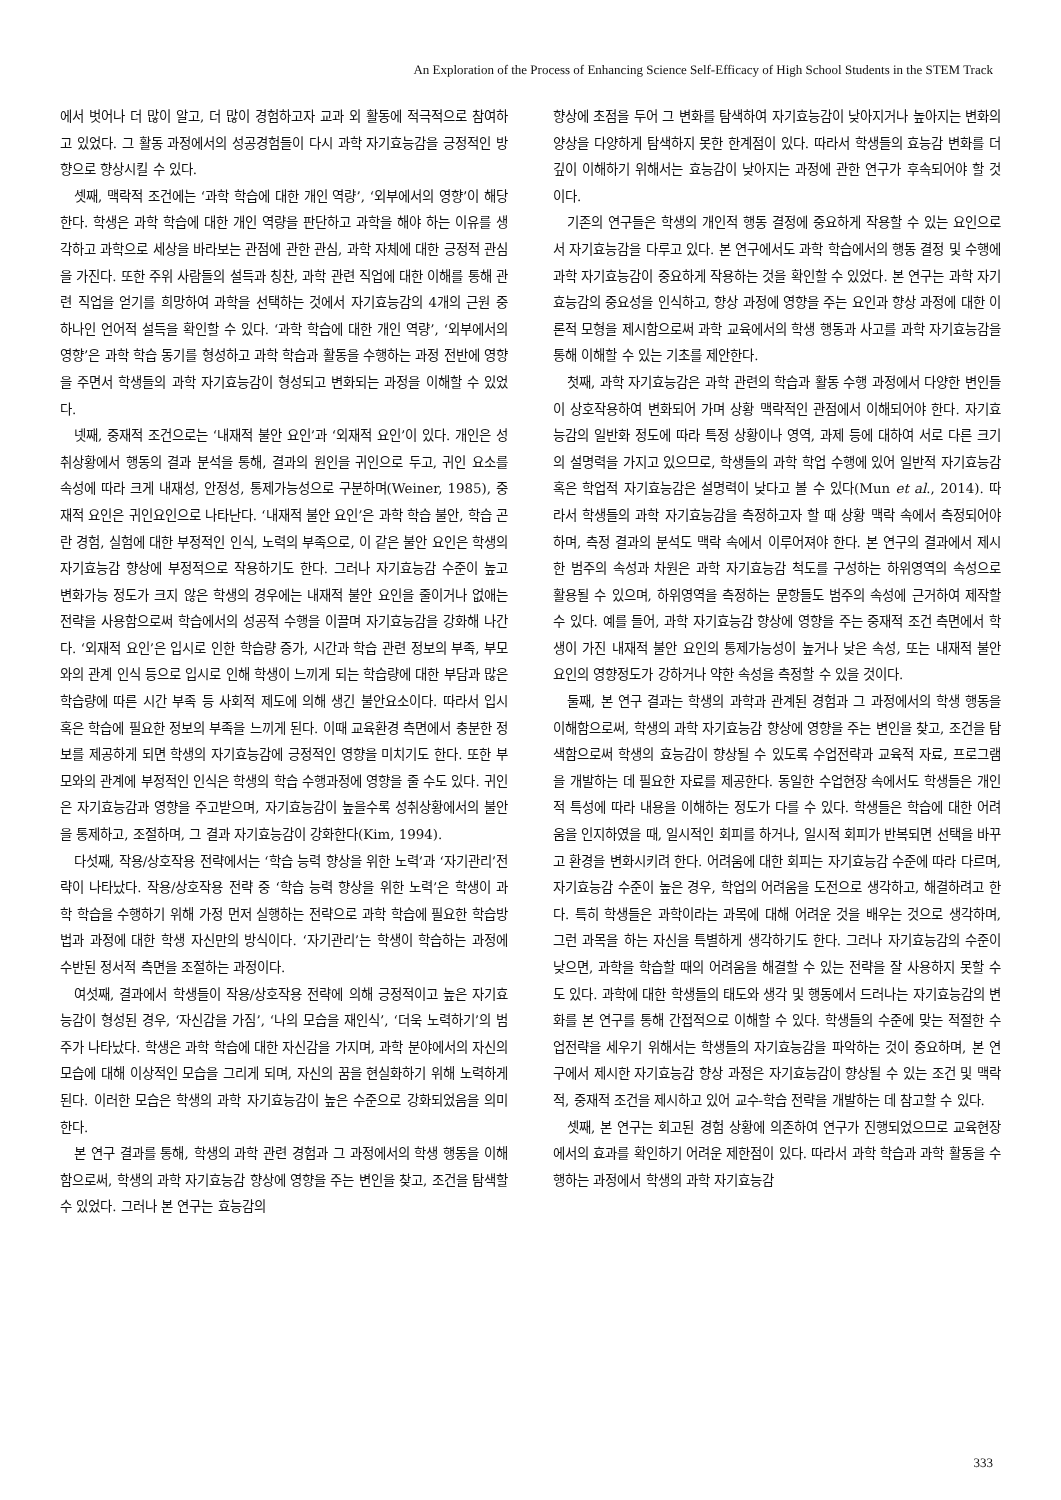An Exploration of the Process of Enhancing Science Self-Efficacy of High School Students in the STEM Track
에서 벗어나 더 많이 알고, 더 많이 경험하고자 교과 외 활동에 적극적으로 참여하고 있었다. 그 활동 과정에서의 성공경험들이 다시 과학 자기효능감을 긍정적인 방향으로 향상시킬 수 있다.
셋째, 맥락적 조건에는 ‘과학 학습에 대한 개인 역량’, ‘외부에서의 영향’이 해당한다. 학생은 과학 학습에 대한 개인 역량을 판단하고 과학을 해야 하는 이유를 생각하고 과학으로 세상을 바라보는 관점에 관한 관심, 과학 자체에 대한 긍정적 관심을 가진다. 또한 주위 사람들의 설득과 칭찬, 과학 관련 직업에 대한 이해를 통해 관련 직업을 얻기를 희망하여 과학을 선택하는 것에서 자기효능감의 4개의 근원 중 하나인 언어적 설득을 확인할 수 있다. ‘과학 학습에 대한 개인 역량’, ‘외부에서의 영향’은 과학 학습 동기를 형성하고 과학 학습과 활동을 수행하는 과정 전반에 영향을 주면서 학생들의 과학 자기효능감이 형성되고 변화되는 과정을 이해할 수 있었다.
넷째, 중재적 조건으로는 ‘내재적 불안 요인’과 ‘외재적 요인’이 있다. 개인은 성취상황에서 행동의 결과 분석을 통해, 결과의 원인을 귀인으로 두고, 귀인 요소를 속성에 따라 크게 내재성, 안정성, 통제가능성으로 구분하며(Weiner, 1985), 중재적 요인은 귀인요인으로 나타난다. ‘내재적 불안 요인’은 과학 학습 불안, 학습 곤란 경험, 실험에 대한 부정적인 인식, 노력의 부족으로, 이 같은 불안 요인은 학생의 자기효능감 향상에 부정적으로 작용하기도 한다. 그러나 자기효능감 수준이 높고 변화가능 정도가 크지 않은 학생의 경우에는 내재적 불안 요인을 줄이거나 없애는 전략을 사용함으로써 학습에서의 성공적 수행을 이끌며 자기효능감을 강화해 나간다. ‘외재적 요인’은 입시로 인한 학습량 증가, 시간과 학습 관련 정보의 부족, 부모와의 관계 인식 등으로 입시로 인해 학생이 느끼게 되는 학습량에 대한 부담과 많은 학습량에 따른 시간 부족 등 사회적 제도에 의해 생긴 불안요소이다. 따라서 입시 혹은 학습에 필요한 정보의 부족을 느끼게 된다. 이때 교육환경 측면에서 충분한 정보를 제공하게 되면 학생의 자기효능감에 긍정적인 영향을 미치기도 한다. 또한 부모와의 관계에 부정적인 인식은 학생의 학습 수행과정에 영향을 줄 수도 있다. 귀인은 자기효능감과 영향을 주고받으며, 자기효능감이 높을수록 성취상황에서의 불안을 통제하고, 조절하며, 그 결과 자기효능감이 강화한다(Kim, 1994).
다섯째, 작용/상호작용 전략에서는 ‘학습 능력 향상을 위한 노력’과 ‘자기관리’전략이 나타났다. 작용/상호작용 전략 중 ‘학습 능력 향상을 위한 노력’은 학생이 과학 학습을 수행하기 위해 가정 먼저 실행하는 전략으로 과학 학습에 필요한 학습방법과 과정에 대한 학생 자신만의 방식이다. ‘자기관리’는 학생이 학습하는 과정에 수반된 정서적 측면을 조절하는 과정이다.
여섯째, 결과에서 학생들이 작용/상호작용 전략에 의해 긍정적이고 높은 자기효능감이 형성된 경우, ‘자신감을 가짐’, ‘나의 모습을 재인식’, ‘더욱 노력하기’의 범주가 나타났다. 학생은 과학 학습에 대한 자신감을 가지며, 과학 분야에서의 자신의 모습에 대해 이상적인 모습을 그리게 되며, 자신의 꿈을 현실화하기 위해 노력하게 된다. 이러한 모습은 학생의 과학 자기효능감이 높은 수준으로 강화되었음을 의미한다.
본 연구 결과를 통해, 학생의 과학 관련 경험과 그 과정에서의 학생 행동을 이해함으로써, 학생의 과학 자기효능감 향상에 영향을 주는 변인을 찾고, 조건을 탐색할 수 있었다. 그러나 본 연구는 효능감의
향상에 초점을 두어 그 변화를 탐색하여 자기효능감이 낮아지거나 높아지는 변화의 양상을 다양하게 탐색하지 못한 한계점이 있다. 따라서 학생들의 효능감 변화를 더 깊이 이해하기 위해서는 효능감이 낮아지는 과정에 관한 연구가 후속되어야 할 것이다.
기존의 연구들은 학생의 개인적 행동 결정에 중요하게 작용할 수 있는 요인으로서 자기효능감을 다루고 있다. 본 연구에서도 과학 학습에서의 행동 결정 및 수행에 과학 자기효능감이 중요하게 작용하는 것을 확인할 수 있었다. 본 연구는 과학 자기효능감의 중요성을 인식하고, 향상 과정에 영향을 주는 요인과 향상 과정에 대한 이론적 모형을 제시함으로써 과학 교육에서의 학생 행동과 사고를 과학 자기효능감을 통해 이해할 수 있는 기초를 제안한다.
첫째, 과학 자기효능감은 과학 관련의 학습과 활동 수행 과정에서 다양한 변인들이 상호작용하여 변화되어 가며 상황 맥락적인 관점에서 이해되어야 한다. 자기효능감의 일반화 정도에 따라 특정 상황이나 영역, 과제 등에 대하여 서로 다른 크기의 설명력을 가지고 있으므로, 학생들의 과학 학업 수행에 있어 일반적 자기효능감 혹은 학업적 자기효능감은 설명력이 낮다고 볼 수 있다(Mun et al., 2014). 따라서 학생들의 과학 자기효능감을 측정하고자 할 때 상황 맥락 속에서 측정되어야 하며, 측정 결과의 분석도 맥락 속에서 이루어져야 한다. 본 연구의 결과에서 제시한 범주의 속성과 차원은 과학 자기효능감 척도를 구성하는 하위영역의 속성으로 활용될 수 있으며, 하위영역을 측정하는 문항들도 범주의 속성에 근거하여 제작할 수 있다. 예를 들어, 과학 자기효능감 향상에 영향을 주는 중재적 조건 측면에서 학생이 가진 내재적 불안 요인의 통제가능성이 높거나 낮은 속성, 또는 내재적 불안 요인의 영향정도가 강하거나 약한 속성을 측정할 수 있을 것이다.
둘째, 본 연구 결과는 학생의 과학과 관계된 경험과 그 과정에서의 학생 행동을 이해함으로써, 학생의 과학 자기효능감 향상에 영향을 주는 변인을 찾고, 조건을 탐색함으로써 학생의 효능감이 향상될 수 있도록 수업전략과 교육적 자료, 프로그램을 개발하는 데 필요한 자료를 제공한다. 동일한 수업현장 속에서도 학생들은 개인적 특성에 따라 내용을 이해하는 정도가 다를 수 있다. 학생들은 학습에 대한 어려움을 인지하였을 때, 일시적인 회피를 하거나, 일시적 회피가 반복되면 선택을 바꾸고 환경을 변화시키려 한다. 어려움에 대한 회피는 자기효능감 수준에 따라 다르며, 자기효능감 수준이 높은 경우, 학업의 어려움을 도전으로 생각하고, 해결하려고 한다. 특히 학생들은 과학이라는 과목에 대해 어려운 것을 배우는 것으로 생각하며, 그런 과목을 하는 자신을 특별하게 생각하기도 한다. 그러나 자기효능감의 수준이 낮으면, 과학을 학습할 때의 어려움을 해결할 수 있는 전략을 잘 사용하지 못할 수도 있다. 과학에 대한 학생들의 태도와 생각 및 행동에서 드러나는 자기효능감의 변화를 본 연구를 통해 간접적으로 이해할 수 있다. 학생들의 수준에 맞는 적절한 수업전략을 세우기 위해서는 학생들의 자기효능감을 파악하는 것이 중요하며, 본 연구에서 제시한 자기효능감 향상 과정은 자기효능감이 향상될 수 있는 조건 및 맥락적, 중재적 조건을 제시하고 있어 교수-학습 전략을 개발하는 데 참고할 수 있다.
셋째, 본 연구는 회고된 경험 상황에 의존하여 연구가 진행되었으므로 교육현장에서의 효과를 확인하기 어려운 제한점이 있다. 따라서 과학 학습과 과학 활동을 수행하는 과정에서 학생의 과학 자기효능감
333